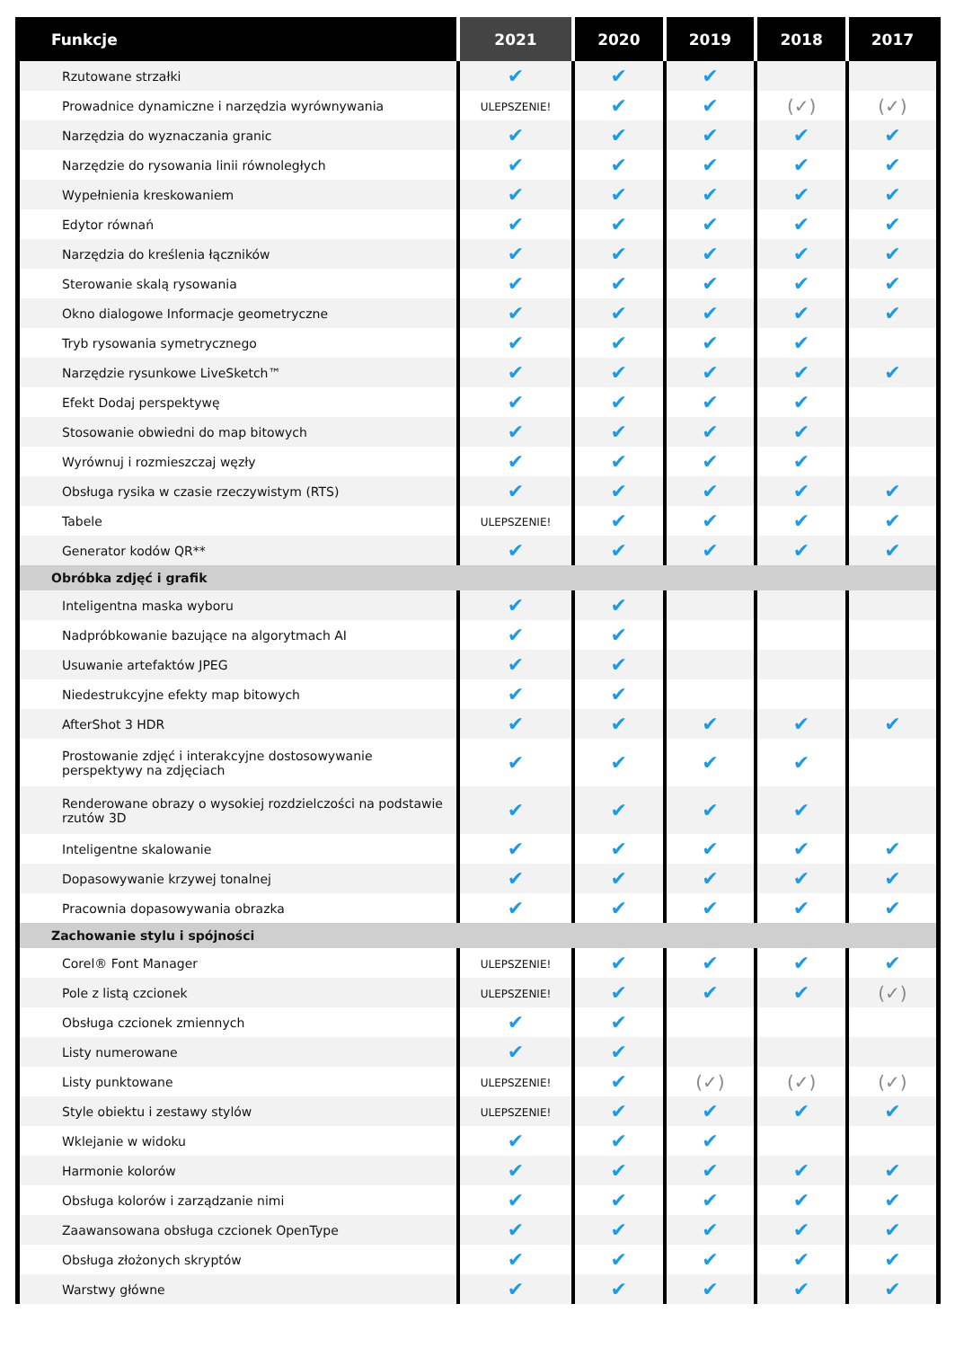| Funkcje | 2021 | 2020 | 2019 | 2018 | 2017 |
| --- | --- | --- | --- | --- | --- |
| Rzutowane strzałki | ✔ | ✔ | ✔ | | |
| Prowadnice dynamiczne i narzędzia wyrównywania | ULEPSZENIE! | ✔ | ✔ | (✓) | (✓) |
| Narzędzia do wyznaczania granic | ✔ | ✔ | ✔ | ✔ | ✔ |
| Narzędzie do rysowania linii równoległych | ✔ | ✔ | ✔ | ✔ | ✔ |
| Wypełnienia kreskowaniem | ✔ | ✔ | ✔ | ✔ | ✔ |
| Edytor równań | ✔ | ✔ | ✔ | ✔ | ✔ |
| Narzędzia do kreślenia łączników | ✔ | ✔ | ✔ | ✔ | ✔ |
| Sterowanie skalą rysowania | ✔ | ✔ | ✔ | ✔ | ✔ |
| Okno dialogowe Informacje geometryczne | ✔ | ✔ | ✔ | ✔ | ✔ |
| Tryb rysowania symetrycznego | ✔ | ✔ | ✔ | ✔ | |
| Narzędzie rysunkowe LiveSketch™ | ✔ | ✔ | ✔ | ✔ | ✔ |
| Efekt Dodaj perspektywę | ✔ | ✔ | ✔ | ✔ | |
| Stosowanie obwiedni do map bitowych | ✔ | ✔ | ✔ | ✔ | |
| Wyrównuj i rozmieszczaj węzły | ✔ | ✔ | ✔ | ✔ | |
| Obsługa rysika w czasie rzeczywistym (RTS) | ✔ | ✔ | ✔ | ✔ | ✔ |
| Tabele | ULEPSZENIE! | ✔ | ✔ | ✔ | ✔ |
| Generator kodów QR** | ✔ | ✔ | ✔ | ✔ | ✔ |
| Obróbka zdjęć i grafik | | | | | |
| Inteligentna maska wyboru | ✔ | ✔ | | | |
| Nadpróbkowanie bazujące na algorytmach AI | ✔ | ✔ | | | |
| Usuwanie artefaktów JPEG | ✔ | ✔ | | | |
| Niedestrukcyjne efekty map bitowych | ✔ | ✔ | | | |
| AfterShot 3 HDR | ✔ | ✔ | ✔ | ✔ | ✔ |
| Prostowanie zdjęć i interakcyjne dostosowywanie perspektywy na zdjęciach | ✔ | ✔ | ✔ | ✔ | |
| Renderowane obrazy o wysokiej rozdzielczości na podstawie rzutów 3D | ✔ | ✔ | ✔ | ✔ | |
| Inteligentne skalowanie | ✔ | ✔ | ✔ | ✔ | ✔ |
| Dopasowywanie krzywej tonalnej | ✔ | ✔ | ✔ | ✔ | ✔ |
| Pracownia dopasowywania obrazka | ✔ | ✔ | ✔ | ✔ | ✔ |
| Zachowanie stylu i spójności | | | | | |
| Corel® Font Manager | ULEPSZENIE! | ✔ | ✔ | ✔ | ✔ |
| Pole z listą czcionek | ULEPSZENIE! | ✔ | ✔ | ✔ | (✓) |
| Obsługa czcionek zmiennych | ✔ | ✔ | | | |
| Listy numerowane | ✔ | ✔ | | | |
| Listy punktowane | ULEPSZENIE! | ✔ | (✓) | (✓) | (✓) |
| Style obiektu i zestawy stylów | ULEPSZENIE! | ✔ | ✔ | ✔ | ✔ |
| Wklejanie w widoku | ✔ | ✔ | ✔ | | |
| Harmonie kolorów | ✔ | ✔ | ✔ | ✔ | ✔ |
| Obsługa kolorów i zarządzanie nimi | ✔ | ✔ | ✔ | ✔ | ✔ |
| Zaawansowana obsługa czcionek OpenType | ✔ | ✔ | ✔ | ✔ | ✔ |
| Obsługa złożonych skryptów | ✔ | ✔ | ✔ | ✔ | ✔ |
| Warstwy główne | ✔ | ✔ | ✔ | ✔ | ✔ |